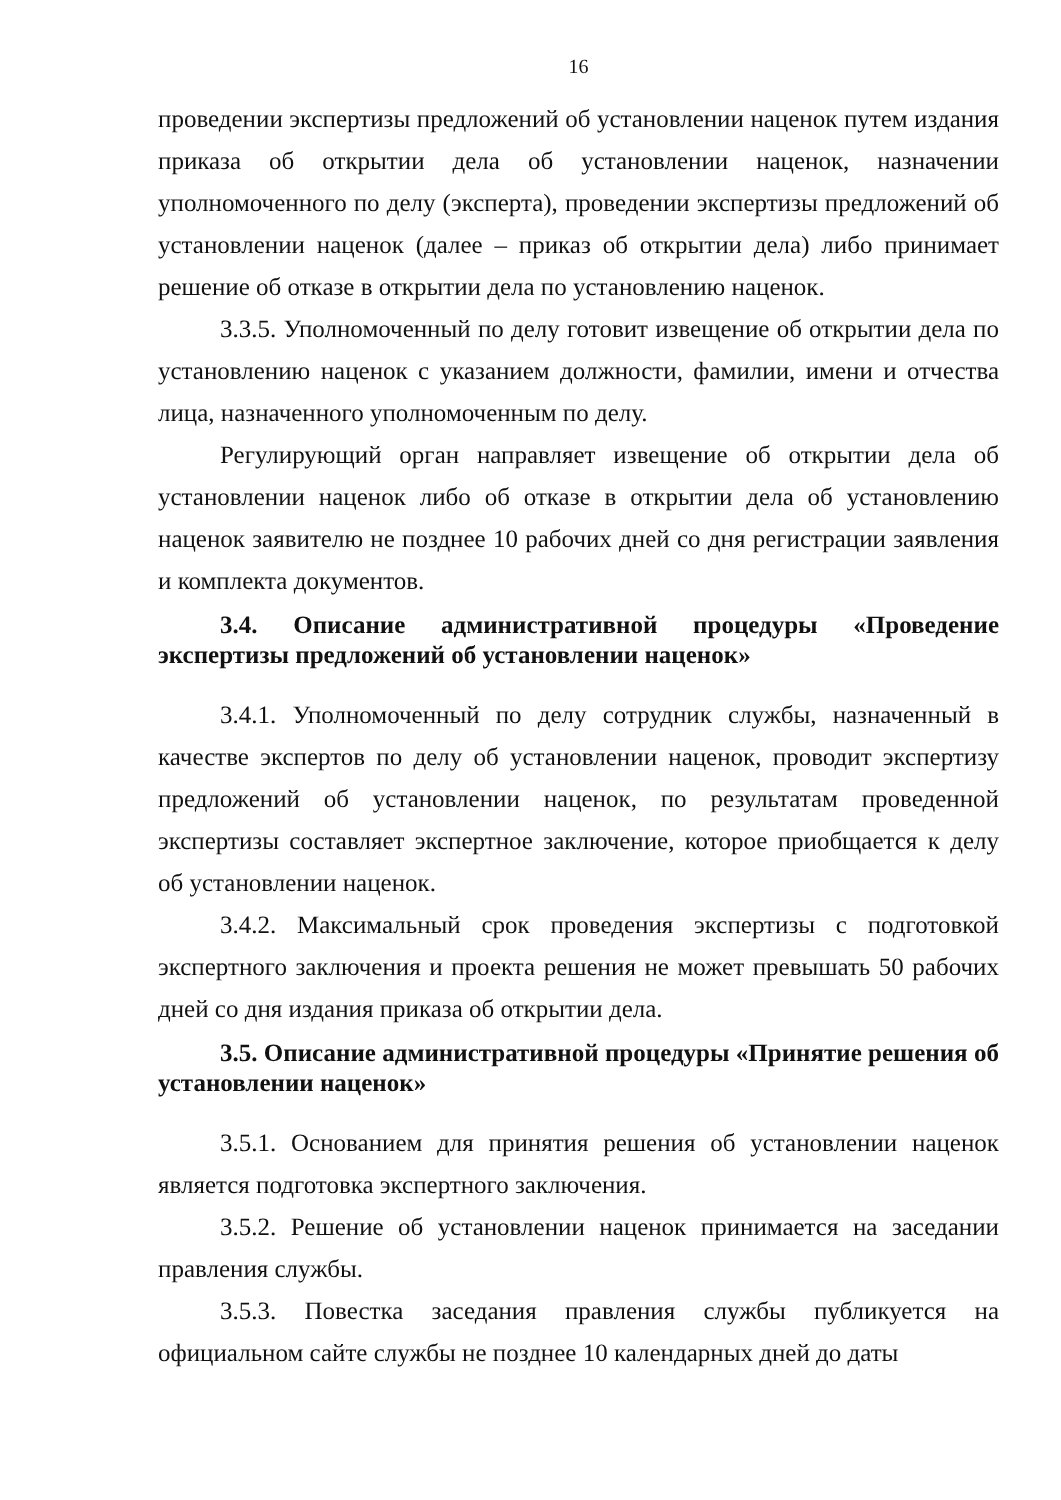16
проведении экспертизы предложений об установлении наценок путем издания приказа об открытии дела об установлении наценок, назначении уполномоченного по делу (эксперта), проведении экспертизы предложений об установлении наценок (далее – приказ об открытии дела) либо принимает решение об отказе в открытии дела по установлению наценок.
3.3.5. Уполномоченный по делу готовит извещение об открытии дела по установлению наценок с указанием должности, фамилии, имени и отчества лица, назначенного уполномоченным по делу.
Регулирующий орган направляет извещение об открытии дела об установлении наценок либо об отказе в открытии дела об установлению наценок заявителю не позднее 10 рабочих дней со дня регистрации заявления и комплекта документов.
3.4. Описание административной процедуры «Проведение экспертизы предложений об установлении наценок»
3.4.1. Уполномоченный по делу сотрудник службы, назначенный в качестве экспертов по делу об установлении наценок, проводит экспертизу предложений об установлении наценок, по результатам проведенной экспертизы составляет экспертное заключение, которое приобщается к делу об установлении наценок.
3.4.2. Максимальный срок проведения экспертизы с подготовкой экспертного заключения и проекта решения не может превышать 50 рабочих дней со дня издания приказа об открытии дела.
3.5. Описание административной процедуры «Принятие решения об установлении наценок»
3.5.1. Основанием для принятия решения об установлении наценок является подготовка экспертного заключения.
3.5.2. Решение об установлении наценок принимается на заседании правления службы.
3.5.3. Повестка заседания правления службы публикуется на официальном сайте службы не позднее 10 календарных дней до даты